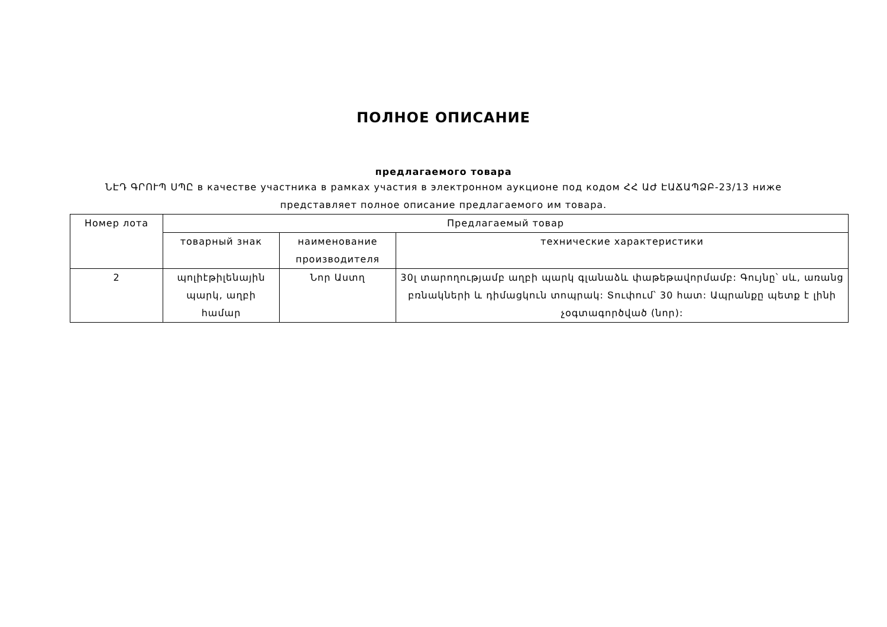ПОЛНОЕ ОПИСАНИЕ
предлагаемого товара
ՆԷԴ ԳՐՈՒՊ ՍՊԸ в качестве участника в рамках участия в электронном аукционе под кодом ՀՀ ԱԺ ԷԱՃԱՊՁԲ-23/13 ниже
представляет полное описание предлагаемого им товара.
| Номер лота | Предлагаемый товар | | |
| --- | --- | --- | --- |
| | товарный знак | наименование производителя | технические характеристики |
| 2 | պոլիէթիլենային պարկ, աղբի համար | Նոր Աստղ | 30լ տարողությամբ աղբի պարկ գլանաձև փաթեթավորմամբ: Գույնը՝ սև, առանց բռնակների և դիմացկուն տոպրակ: Տուփում՝ 30 հատ: Ապրանքը պետք է լինի չօգտագործված (նոր): |